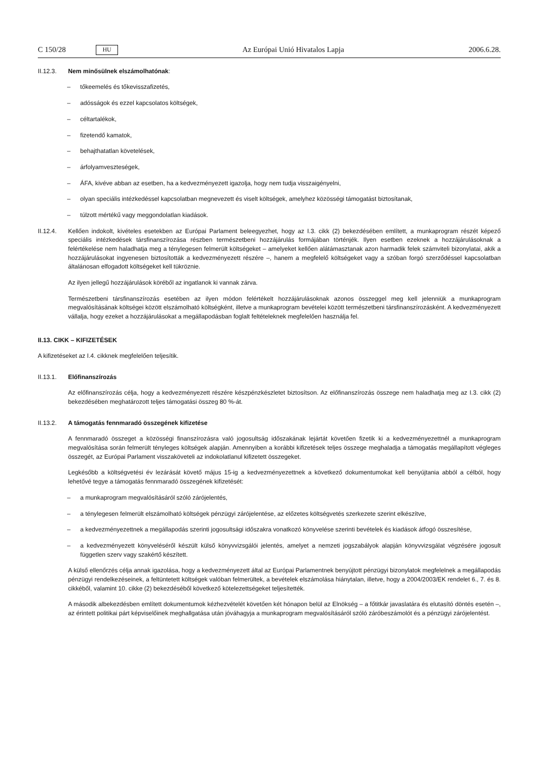C 150/28 HU Az Európai Unió Hivatalos Lapja 2006.6.28.
II.12.3. Nem minősülnek elszámolhatónak:
– tőkeemelés és tőkevisszafizetés,
– adósságok és ezzel kapcsolatos költségek,
– céltartalékok,
– fizetendő kamatok,
– behajthatatlan követelések,
– árfolyamveszteségek,
– ÁFA, kivéve abban az esetben, ha a kedvezményezett igazolja, hogy nem tudja visszaigényelni,
– olyan speciális intézkedéssel kapcsolatban megnevezett és viselt költségek, amelyhez közösségi támogatást biztosítanak,
– túlzott mértékű vagy meggondolatlan kiadások.
II.12.4. Kellően indokolt, kivételes esetekben az Európai Parlament beleegyezhet, hogy az I.3. cikk (2) bekezdésében említett, a munkaprogram részét képező speciális intézkedések társfinanszírozása részben természetbeni hozzájárulás formájában történjék. Ilyen esetben ezeknek a hozzájárulásoknak a felértékelése nem haladhatja meg a ténylegesen felmerült költségeket – amelyeket kellően alátámasztanak azon harmadik felek számviteli bizonylatai, akik a hozzájárulásokat ingyenesen biztosították a kedvezményezett részére –, hanem a megfelelő költségeket vagy a szóban forgó szerződéssel kapcsolatban általánosan elfogadott költségeket kell tükröznie.
Az ilyen jellegű hozzájárulások köréből az ingatlanok ki vannak zárva.
Természetbeni társfinanszírozás esetében az ilyen módon felértékelt hozzájárulásoknak azonos összeggel meg kell jelenniük a munkaprogram megvalósításának költségei között elszámolható költségként, illetve a munkaprogram bevételei között természetbeni társfinanszírozásként. A kedvezményezett vállalja, hogy ezeket a hozzájárulásokat a megállapodásban foglalt feltételeknek megfelelően használja fel.
II.13. CIKK – KIFIZETÉSEK
A kifizetéseket az I.4. cikknek megfelelően teljesítik.
II.13.1. Előfinanszírozás
Az előfinanszírozás célja, hogy a kedvezményezett részére készpénzkészletet biztosítson. Az előfinanszírozás összege nem haladhatja meg az I.3. cikk (2) bekezdésében meghatározott teljes támogatási összeg 80 %-át.
II.13.2. A támogatás fennmaradó összegének kifizetése
A fennmaradó összeget a közösségi finanszírozásra való jogosultság időszakának lejártát követően fizetik ki a kedvezményezettnél a munkaprogram megvalósítása során felmerült tényleges költségek alapján. Amennyiben a korábbi kifizetések teljes összege meghaladja a támogatás megállapított végleges összegét, az Európai Parlament visszaköveteli az indokolatlanul kifizetett összegeket.
Legkésőbb a költségvetési év lezárását követő május 15-ig a kedvezményezettnek a következő dokumentumokat kell benyújtania abból a célból, hogy lehetővé tegye a támogatás fennmaradó összegének kifizetését:
– a munkaprogram megvalósításáról szóló zárójelentés,
– a ténylegesen felmerült elszámolható költségek pénzügyi zárójelentése, az előzetes költségvetés szerkezete szerint elkészítve,
– a kedvezményezettnek a megállapodás szerinti jogosultsági időszakra vonatkozó könyvelése szerinti bevételek és kiadások átfogó összesítése,
– a kedvezményezett könyveléséről készült külső könyvvizsgálói jelentés, amelyet a nemzeti jogszabályok alapján könyvvizsgálat végzésére jogosult független szerv vagy szakértő készített.
A külső ellenőrzés célja annak igazolása, hogy a kedvezményezett által az Európai Parlamentnek benyújtott pénzügyi bizonylatok megfelelnek a megállapodás pénzügyi rendelkezéseinek, a feltüntetett költségek valóban felmerültek, a bevételek elszámolása hiánytalan, illetve, hogy a 2004/2003/EK rendelet 6., 7. és 8. cikkéből, valamint 10. cikke (2) bekezdéséből következő kötelezettségeket teljesítették.
A második albekezdésben említett dokumentumok kézhezvételét követően két hónapon belül az Elnökség – a főtitkár javaslatára és elutasító döntés esetén –, az érintett politikai párt képviselőinek meghallgatása után jóváhagyja a munkaprogram megvalósításáról szóló záróbeszámolót és a pénzügyi zárójelentést.